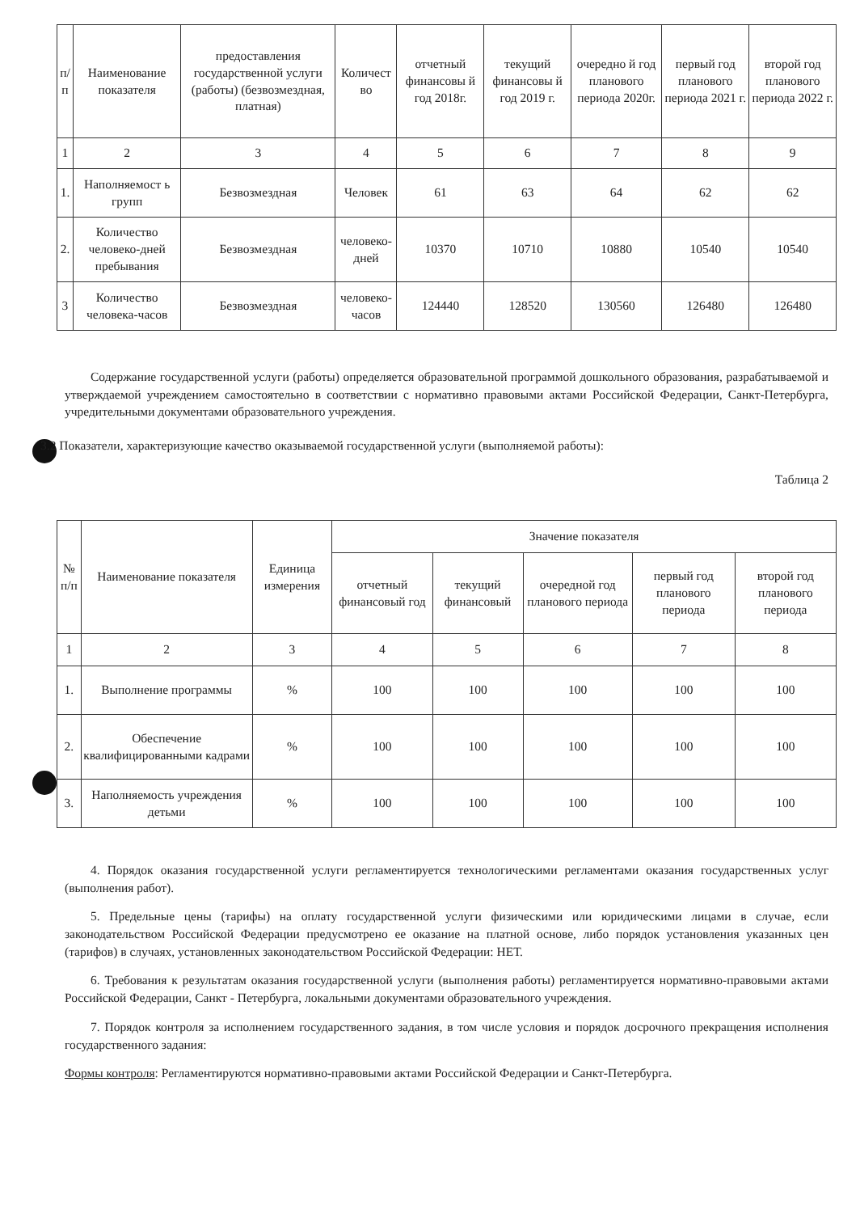| п/ п | Наименование показателя | предоставления государственной услуги (работы) (безвозмездная, платная) | Количест во | отчетный финансовы й год 2018г. | текущий финансовы й год 2019 г. | очередно й год планового периода 2020г. | первый год планового периода 2021 г. | второй год планового периода 2022 г. |
| --- | --- | --- | --- | --- | --- | --- | --- | --- |
| 1 | 2 | 3 | 4 | 5 | 6 | 7 | 8 | 9 |
| 1. | Наполняемост ь групп | Безвозмездная | Человек | 61 | 63 | 64 | 62 | 62 |
| 2. | Количество человеко-дней пребывания | Безвозмездная | человеко-дней | 10370 | 10710 | 10880 | 10540 | 10540 |
| 3 | Количество человека-часов | Безвозмездная | человеко-часов | 124440 | 128520 | 130560 | 126480 | 126480 |
Содержание государственной услуги (работы) определяется образовательной программой дошкольного образования, разрабатываемой и утверждаемой учреждением самостоятельно в соответствии с нормативно правовыми актами Российской Федерации, Санкт-Петербурга, учредительными документами образовательного учреждения.
3.2 Показатели, характеризующие качество оказываемой государственной услуги (выполняемой работы):
Таблица 2
| № п/п | Наименование показателя | Единица измерения | Значение показателя | | | | |
| --- | --- | --- | --- | --- | --- | --- | --- |
| | | | отчетный финансовый год | текущий финансовый | очередной год планового периода | первый год планового периода | второй год планового периода |
| 1 | 2 | 3 | 4 | 5 | 6 | 7 | 8 |
| 1. | Выполнение программы | % | 100 | 100 | 100 | 100 | 100 |
| 2. | Обеспечение квалифицированными кадрами | % | 100 | 100 | 100 | 100 | 100 |
| 3. | Наполняемость учреждения детьми | % | 100 | 100 | 100 | 100 | 100 |
4. Порядок оказания государственной услуги регламентируется технологическими регламентами оказания государственных услуг (выполнения работ).
5. Предельные цены (тарифы) на оплату государственной услуги физическими или юридическими лицами в случае, если законодательством Российской Федерации предусмотрено ее оказание на платной основе, либо порядок установления указанных цен (тарифов) в случаях, установленных законодательством Российской Федерации: НЕТ.
6. Требования к результатам оказания государственной услуги (выполнения работы) регламентируется нормативно-правовыми актами Российской Федерации, Санкт - Петербурга, локальными документами образовательного учреждения.
7. Порядок контроля за исполнением государственного задания, в том числе условия и порядок досрочного прекращения исполнения государственного задания:
Формы контроля: Регламентируются нормативно-правовыми актами Российской Федерации и Санкт-Петербурга.